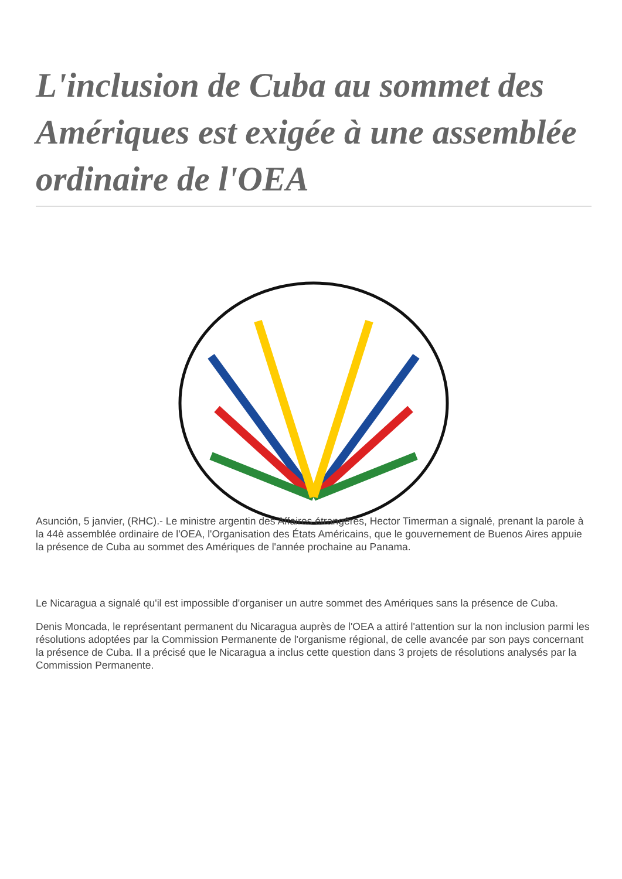L'inclusion de Cuba au sommet des Amériques est exigée à une assemblée ordinaire de l'OEA
Asunción, 5 janvier, (RHC).- Le ministre argentin des Affaires étrangères, Hector Timerman a signalé, prenant la parole à la 44è assemblée ordinaire de l'OEA, l'Organisation des États Américains, que le gouvernement de Buenos Aires appuie la présence de Cuba au sommet des Amériques de l'année prochaine au Panama.
Le Nicaragua a signalé qu'il est impossible d'organiser un autre sommet des Amériques sans la présence de Cuba.
Denis Moncada, le représentant permanent du Nicaragua auprès de l'OEA a attiré l'attention sur la non inclusion parmi les résolutions adoptées par la Commission Permanente de l'organisme régional, de celle avancée par son pays concernant la présence de Cuba. Il a précisé que le Nicaragua a inclus cette question dans 3 projets de résolutions analysés par la Commission Permanente.